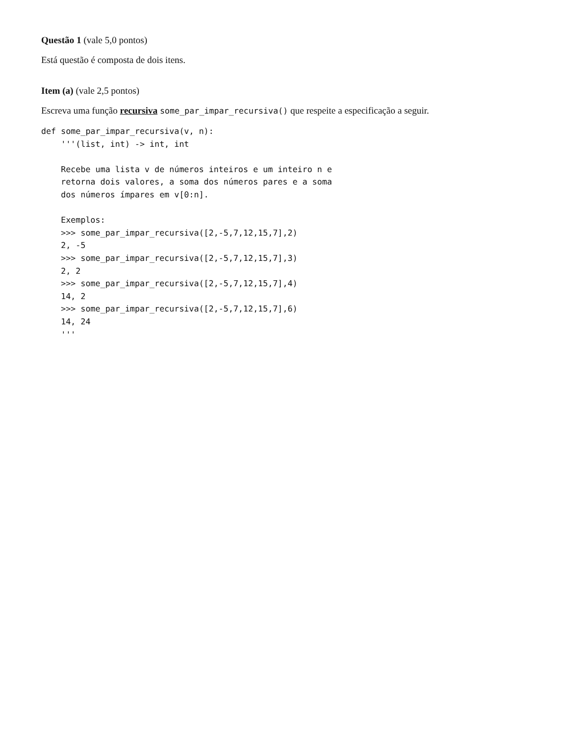Questão 1 (vale 5,0 pontos)
Está questão é composta de dois itens.
Item (a) (vale 2,5 pontos)
Escreva uma função recursiva some_par_impar_recursiva() que respeite a especificação a seguir.
def some_par_impar_recursiva(v, n):
    '''(list, int) -> int, int

    Recebe uma lista v de números inteiros e um inteiro n e
    retorna dois valores, a soma dos números pares e a soma
    dos números ímpares em v[0:n].

    Exemplos:
    >>> some_par_impar_recursiva([2,-5,7,12,15,7],2)
    2, -5
    >>> some_par_impar_recursiva([2,-5,7,12,15,7],3)
    2, 2
    >>> some_par_impar_recursiva([2,-5,7,12,15,7],4)
    14, 2
    >>> some_par_impar_recursiva([2,-5,7,12,15,7],6)
    14, 24
    '''